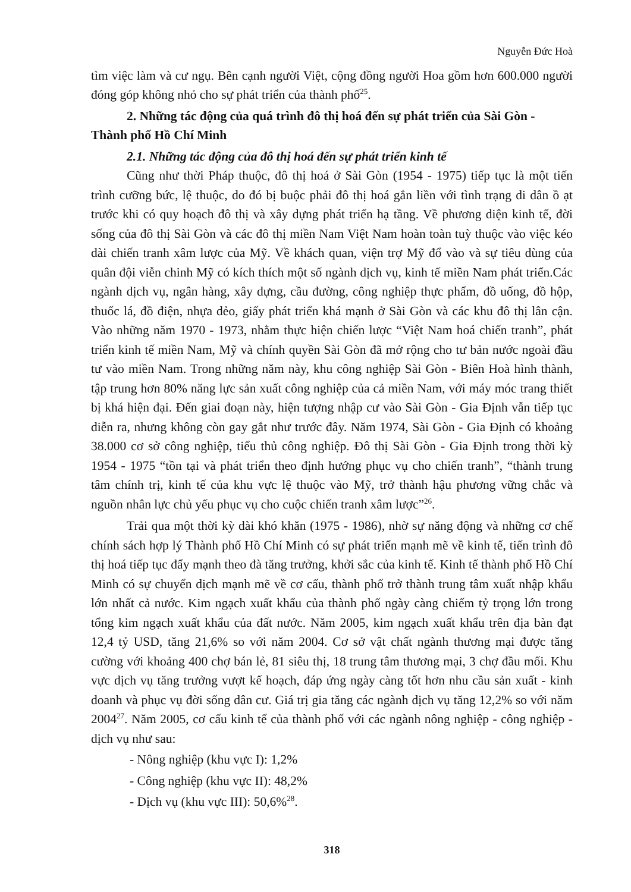Nguyễn Đức Hoà
tìm việc làm và cư ngụ. Bên cạnh người Việt, cộng đồng người Hoa gồm hơn 600.000 người đóng góp không nhỏ cho sự phát triển của thành phố<sup>25</sup>.
2. Những tác động của quá trình đô thị hoá đến sự phát triển của Sài Gòn - Thành phố Hồ Chí Minh
2.1. Những tác động của đô thị hoá đến sự phát triển kinh tế
Cũng như thời Pháp thuộc, đô thị hoá ở Sài Gòn (1954 - 1975) tiếp tục là một tiến trình cưỡng bức, lệ thuộc, do đó bị buộc phải đô thị hoá gắn liền với tình trạng di dân ồ ạt trước khi có quy hoạch đô thị và xây dựng phát triển hạ tầng. Về phương diện kinh tế, đời sống của đô thị Sài Gòn và các đô thị miền Nam Việt Nam hoàn toàn tuỳ thuộc vào việc kéo dài chiến tranh xâm lược của Mỹ. Về khách quan, viện trợ Mỹ đổ vào và sự tiêu dùng của quân đội viễn chinh Mỹ có kích thích một số ngành dịch vụ, kinh tế miền Nam phát triển.Các ngành dịch vụ, ngân hàng, xây dựng, cầu đường, công nghiệp thực phẩm, đồ uống, đồ hộp, thuốc lá, đồ điện, nhựa dẻo, giấy phát triển khá mạnh ở Sài Gòn và các khu đô thị lân cận. Vào những năm 1970 - 1973, nhằm thực hiện chiến lược “Việt Nam hoá chiến tranh”, phát triển kinh tế miền Nam, Mỹ và chính quyền Sài Gòn đã mở rộng cho tư bản nước ngoài đầu tư vào miền Nam. Trong những năm này, khu công nghiệp Sài Gòn - Biên Hoà hình thành, tập trung hơn 80% năng lực sản xuất công nghiệp của cả miền Nam, với máy móc trang thiết bị khá hiện đại. Đến giai đoạn này, hiện tượng nhập cư vào Sài Gòn - Gia Định vẫn tiếp tục diễn ra, nhưng không còn gay gắt như trước đây. Năm 1974, Sài Gòn - Gia Định có khoảng 38.000 cơ sở công nghiệp, tiểu thủ công nghiệp. Đô thị Sài Gòn - Gia Định trong thời kỳ 1954 - 1975 “tồn tại và phát triển theo định hướng phục vụ cho chiến tranh”, “thành trung tâm chính trị, kinh tế của khu vực lệ thuộc vào Mỹ, trở thành hậu phương vững chắc và nguồn nhân lực chủ yếu phục vụ cho cuộc chiến tranh xâm lược”<sup>26</sup>.
Trải qua một thời kỳ dài khó khăn (1975 - 1986), nhờ sự năng động và những cơ chế chính sách hợp lý Thành phố Hồ Chí Minh có sự phát triển mạnh mẽ về kinh tế, tiến trình đô thị hoá tiếp tục đẩy mạnh theo đà tăng trưởng, khởi sắc của kinh tế. Kinh tế thành phố Hồ Chí Minh có sự chuyển dịch mạnh mẽ về cơ cấu, thành phố trở thành trung tâm xuất nhập khẩu lớn nhất cả nước. Kim ngạch xuất khẩu của thành phố ngày càng chiếm tỷ trọng lớn trong tổng kim ngạch xuất khẩu của đất nước. Năm 2005, kim ngạch xuất khẩu trên địa bàn đạt 12,4 tỷ USD, tăng 21,6% so với năm 2004. Cơ sở vật chất ngành thương mại được tăng cường với khoảng 400 chợ bán lẻ, 81 siêu thị, 18 trung tâm thương mại, 3 chợ đầu mối. Khu vực dịch vụ tăng trưởng vượt kế hoạch, đáp ứng ngày càng tốt hơn nhu cầu sản xuất - kinh doanh và phục vụ đời sống dân cư. Giá trị gia tăng các ngành dịch vụ tăng 12,2% so với năm 2004<sup>27</sup>. Năm 2005, cơ cấu kinh tế của thành phố với các ngành nông nghiệp - công nghiệp - dịch vụ như sau:
- Nông nghiệp (khu vực I): 1,2%
- Công nghiệp (khu vực II): 48,2%
- Dịch vụ (khu vực III): 50,6%<sup>28</sup>.
318